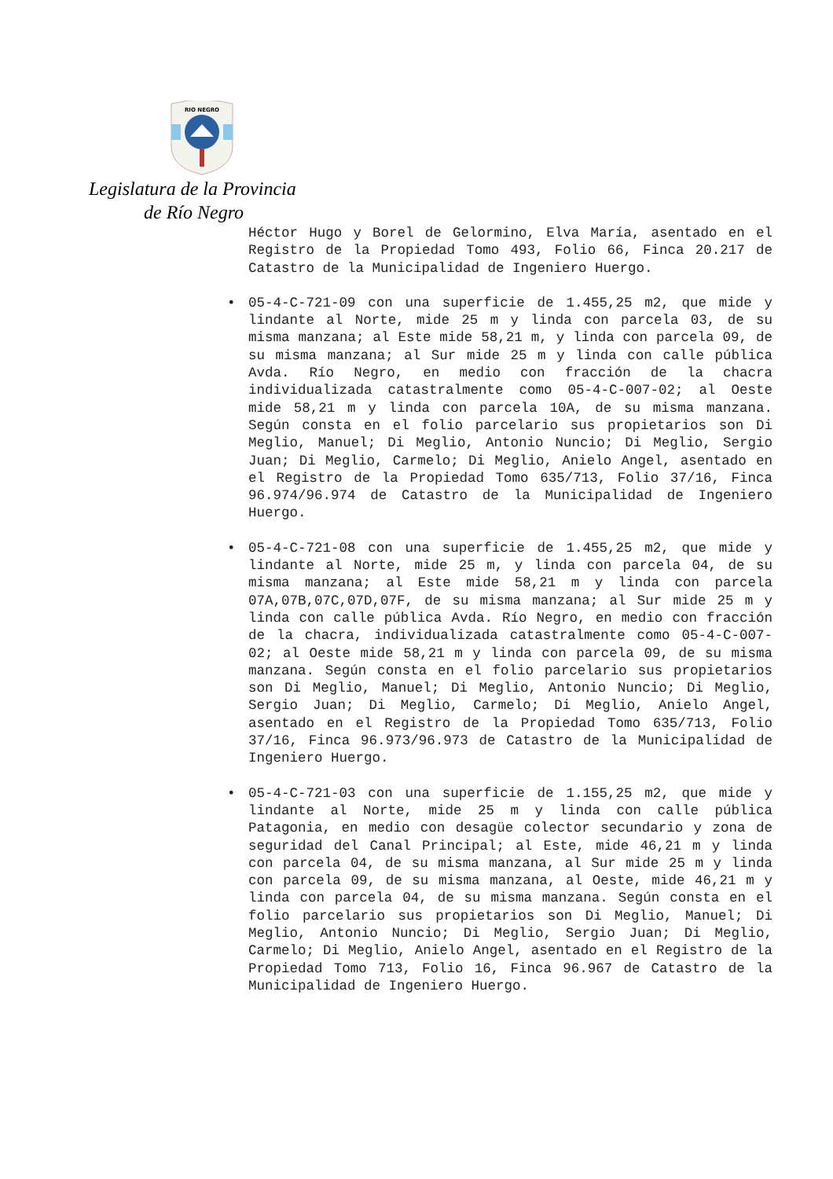RIO NEGRO
Legislatura de la Provincia
de Río Negro
Héctor Hugo y Borel de Gelormino, Elva María, asentado en el Registro de la Propiedad Tomo 493, Folio 66, Finca 20.217 de Catastro de la Municipalidad de Ingeniero Huergo.
• 05-4-C-721-09 con una superficie de 1.455,25 m2, que mide y lindante al Norte, mide 25 m y linda con parcela 03, de su misma manzana; al Este mide 58,21 m, y linda con parcela 09, de su misma manzana; al Sur mide 25 m y linda con calle pública Avda. Río Negro, en medio con fracción de la chacra individualizada catastralmente como 05-4-C-007-02; al Oeste mide 58,21 m y linda con parcela 10A, de su misma manzana. Según consta en el folio parcelario sus propietarios son Di Meglio, Manuel; Di Meglio, Antonio Nuncio; Di Meglio, Sergio Juan; Di Meglio, Carmelo; Di Meglio, Anielo Angel, asentado en el Registro de la Propiedad Tomo 635/713, Folio 37/16, Finca 96.974/96.974 de Catastro de la Municipalidad de Ingeniero Huergo.
• 05-4-C-721-08 con una superficie de 1.455,25 m2, que mide y lindante al Norte, mide 25 m, y linda con parcela 04, de su misma manzana; al Este mide 58,21 m y linda con parcela 07A,07B,07C,07D,07F, de su misma manzana; al Sur mide 25 m y linda con calle pública Avda. Río Negro, en medio con fracción de la chacra, individualizada catastralmente como 05-4-C-007-02; al Oeste mide 58,21 m y linda con parcela 09, de su misma manzana. Según consta en el folio parcelario sus propietarios son Di Meglio, Manuel; Di Meglio, Antonio Nuncio; Di Meglio, Sergio Juan; Di Meglio, Carmelo; Di Meglio, Anielo Angel, asentado en el Registro de la Propiedad Tomo 635/713, Folio 37/16, Finca 96.973/96.973 de Catastro de la Municipalidad de Ingeniero Huergo.
• 05-4-C-721-03 con una superficie de 1.155,25 m2, que mide y lindante al Norte, mide 25 m y linda con calle pública Patagonia, en medio con desagüe colector secundario y zona de seguridad del Canal Principal; al Este, mide 46,21 m y linda con parcela 04, de su misma manzana, al Sur mide 25 m y linda con parcela 09, de su misma manzana, al Oeste, mide 46,21 m y linda con parcela 04, de su misma manzana. Según consta en el folio parcelario sus propietarios son Di Meglio, Manuel; Di Meglio, Antonio Nuncio; Di Meglio, Sergio Juan; Di Meglio, Carmelo; Di Meglio, Anielo Angel, asentado en el Registro de la Propiedad Tomo 713, Folio 16, Finca 96.967 de Catastro de la Municipalidad de Ingeniero Huergo.